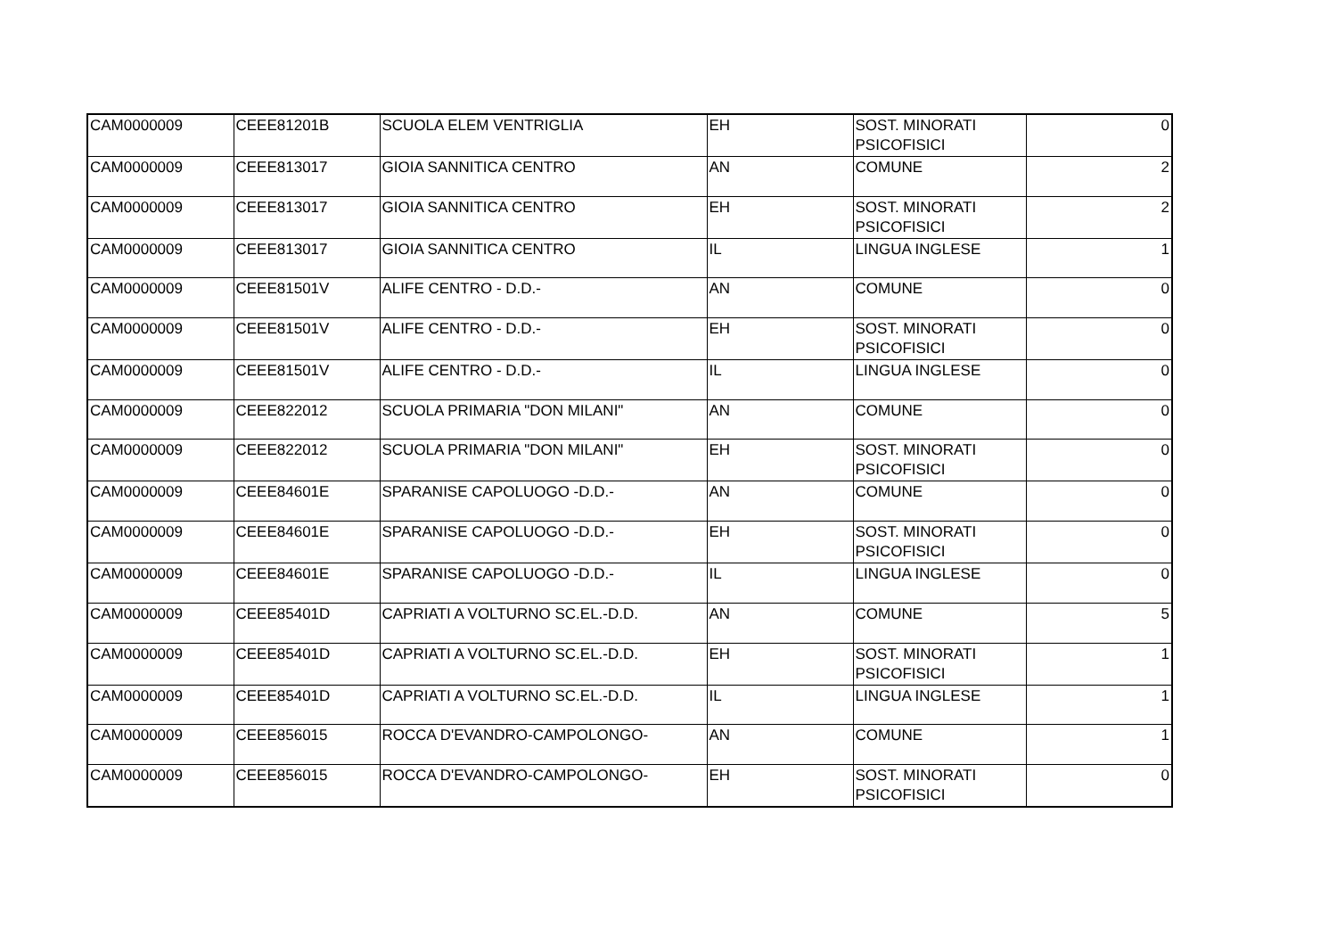| CAM0000009 | CEEE81201B | SCUOLA ELEM VENTRIGLIA | EH | SOST. MINORATI PSICOFISICI | 0 |
| CAM0000009 | CEEE813017 | GIOIA SANNITICA CENTRO | AN | COMUNE | 2 |
| CAM0000009 | CEEE813017 | GIOIA SANNITICA CENTRO | EH | SOST. MINORATI PSICOFISICI | 2 |
| CAM0000009 | CEEE813017 | GIOIA SANNITICA CENTRO | IL | LINGUA INGLESE | 1 |
| CAM0000009 | CEEE81501V | ALIFE CENTRO - D.D.- | AN | COMUNE | 0 |
| CAM0000009 | CEEE81501V | ALIFE CENTRO - D.D.- | EH | SOST. MINORATI PSICOFISICI | 0 |
| CAM0000009 | CEEE81501V | ALIFE CENTRO - D.D.- | IL | LINGUA INGLESE | 0 |
| CAM0000009 | CEEE822012 | SCUOLA PRIMARIA "DON MILANI" | AN | COMUNE | 0 |
| CAM0000009 | CEEE822012 | SCUOLA PRIMARIA "DON MILANI" | EH | SOST. MINORATI PSICOFISICI | 0 |
| CAM0000009 | CEEE84601E | SPARANISE CAPOLUOGO -D.D.- | AN | COMUNE | 0 |
| CAM0000009 | CEEE84601E | SPARANISE CAPOLUOGO -D.D.- | EH | SOST. MINORATI PSICOFISICI | 0 |
| CAM0000009 | CEEE84601E | SPARANISE CAPOLUOGO -D.D.- | IL | LINGUA INGLESE | 0 |
| CAM0000009 | CEEE85401D | CAPRIATI A VOLTURNO SC.EL.-D.D. | AN | COMUNE | 5 |
| CAM0000009 | CEEE85401D | CAPRIATI A VOLTURNO SC.EL.-D.D. | EH | SOST. MINORATI PSICOFISICI | 1 |
| CAM0000009 | CEEE85401D | CAPRIATI A VOLTURNO SC.EL.-D.D. | IL | LINGUA INGLESE | 1 |
| CAM0000009 | CEEE856015 | ROCCA D'EVANDRO-CAMPOLONGO- | AN | COMUNE | 1 |
| CAM0000009 | CEEE856015 | ROCCA D'EVANDRO-CAMPOLONGO- | EH | SOST. MINORATI PSICOFISICI | 0 |